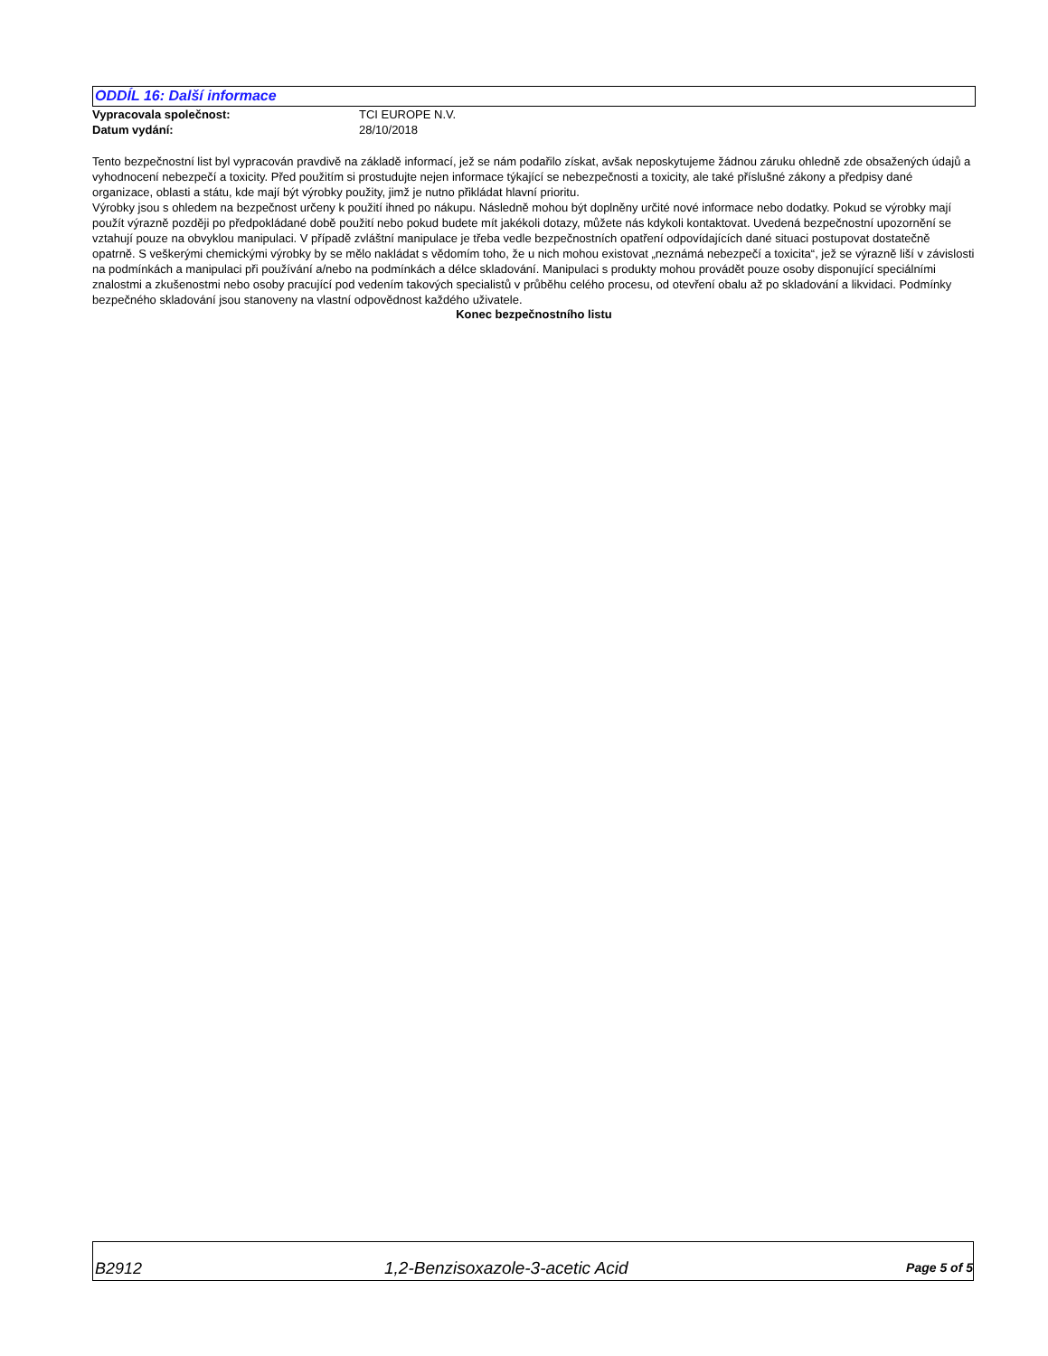ODDÍL 16: Další informace
Vypracovala společnost: TCI EUROPE N.V.
Datum vydání: 28/10/2018
Tento bezpečnostní list byl vypracován pravdivě na základě informací, jež se nám podařilo získat, avšak neposkytujeme žádnou záruku ohledně zde obsažených údajů a vyhodnocení nebezpečí a toxicity. Před použitím si prostudujte nejen informace týkající se nebezpečnosti a toxicity, ale také příslušné zákony a předpisy dané organizace, oblasti a státu, kde mají být výrobky použity, jimž je nutno přikládat hlavní prioritu.
Výrobky jsou s ohledem na bezpečnost určeny k použití ihned po nákupu. Následně mohou být doplněny určité nové informace nebo dodatky. Pokud se výrobky mají použít výrazně později po předpokládané době použití nebo pokud budete mít jakékoli dotazy, můžete nás kdykoli kontaktovat. Uvedená bezpečnostní upozornění se vztahují pouze na obvyklou manipulaci. V případě zvláštní manipulace je třeba vedle bezpečnostních opatření odpovídajících dané situaci postupovat dostatečně opatrně. S veškerými chemickými výrobky by se mělo nakládat s vědomím toho, že u nich mohou existovat „neznámá nebezpečí a toxicita“, jež se výrazně liší v závislosti na podmínkách a manipulaci při používání a/nebo na podmínkách a délce skladování. Manipulaci s produkty mohou provádět pouze osoby disponující speciálními znalostmi a zkušenostmi nebo osoby pracující pod vedením takových specialistů v průběhu celého procesu, od otevření obalu až po skladování a likvidaci. Podmínky bezpečného skladování jsou stanoveny na vlastní odpovědnost každého uživatele.
Konec bezpečnostního listu
B2912 1,2-Benzisoxazole-3-acetic Acid Page 5 of 5